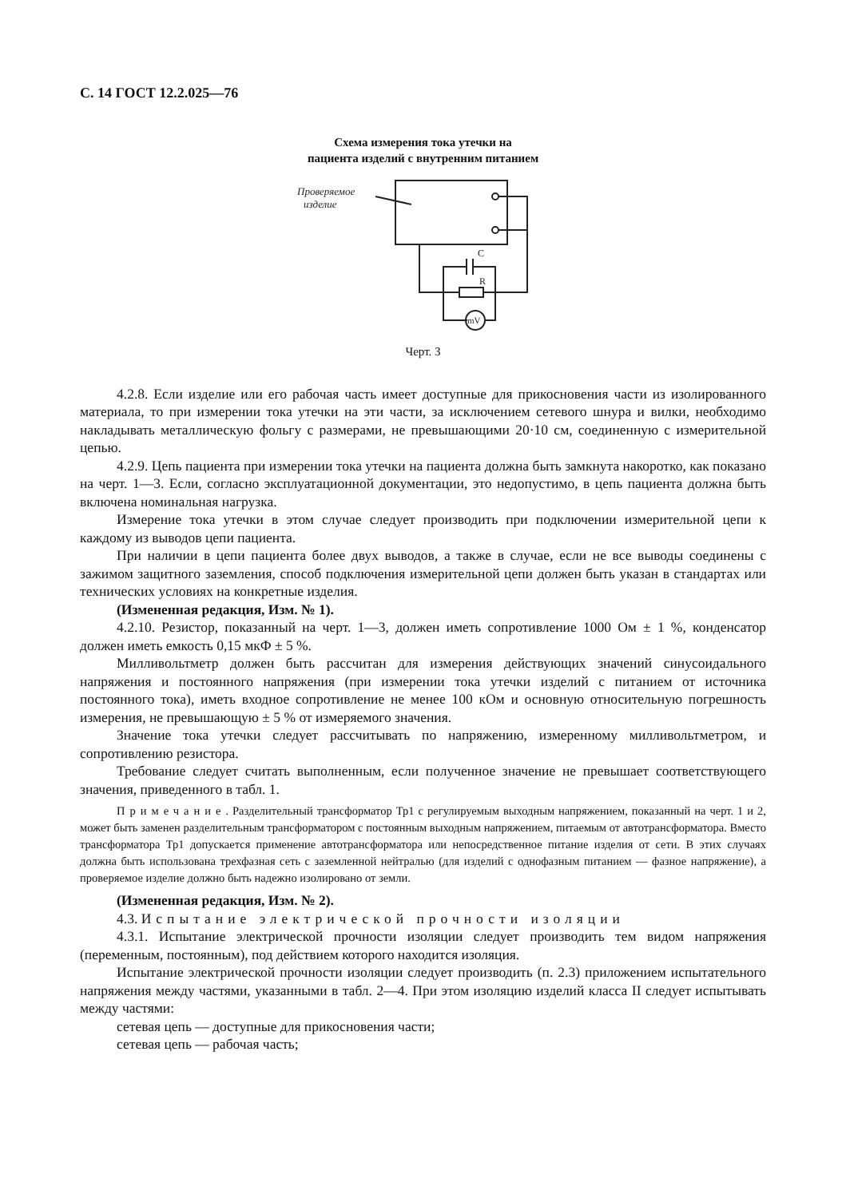С. 14 ГОСТ 12.2.025—76
Схема измерения тока утечки на пациента изделий с внутренним питанием
Проверяемое
изделие
C
R
mV
Черт. 3
4.2.8. Если изделие или его рабочая часть имеет доступные для прикосновения части из изолированного материала, то при измерении тока утечки на эти части, за исключением сетевого шнура и вилки, необходимо накладывать металлическую фольгу с размерами, не превышающими 20·10 см, соединенную с измерительной цепью.
4.2.9. Цепь пациента при измерении тока утечки на пациента должна быть замкнута накоротко, как показано на черт. 1—3. Если, согласно эксплуатационной документации, это недопустимо, в цепь пациента должна быть включена номинальная нагрузка.
Измерение тока утечки в этом случае следует производить при подключении измерительной цепи к каждому из выводов цепи пациента.
При наличии в цепи пациента более двух выводов, а также в случае, если не все выводы соединены с зажимом защитного заземления, способ подключения измерительной цепи должен быть указан в стандартах или технических условиях на конкретные изделия.
(Измененная редакция, Изм. № 1).
4.2.10. Резистор, показанный на черт. 1—3, должен иметь сопротивление 1000 Ом ± 1 %, конденсатор должен иметь емкость 0,15 мкФ ± 5 %.
Милливольтметр должен быть рассчитан для измерения действующих значений синусоидального напряжения и постоянного напряжения (при измерении тока утечки изделий с питанием от источника постоянного тока), иметь входное сопротивление не менее 100 кОм и основную относительную погрешность измерения, не превышающую ± 5 % от измеряемого значения.
Значение тока утечки следует рассчитывать по напряжению, измеренному милливольтметром, и сопротивлению резистора.
Требование следует считать выполненным, если полученное значение не превышает соответствующего значения, приведенного в табл. 1.
Примечание. Разделительный трансформатор Тр1 с регулируемым выходным напряжением, показанный на черт. 1 и 2, может быть заменен разделительным трансформатором с постоянным выходным напряжением, питаемым от автотрансформатора. Вместо трансформатора Тр1 допускается применение автотрансформатора или непосредственное питание изделия от сети. В этих случаях должна быть использована трехфазная сеть с заземленной нейтралью (для изделий с однофазным питанием — фазное напряжение), а проверяемое изделие должно быть надежно изолировано от земли.
(Измененная редакция, Изм. № 2).
4.3. Испытание электрической прочности изоляции
4.3.1. Испытание электрической прочности изоляции следует производить тем видом напряжения (переменным, постоянным), под действием которого находится изоляция.
Испытание электрической прочности изоляции следует производить (п. 2.3) приложением испытательного напряжения между частями, указанными в табл. 2—4. При этом изоляцию изделий класса II следует испытывать между частями:
сетевая цепь — доступные для прикосновения части;
сетевая цепь — рабочая часть;